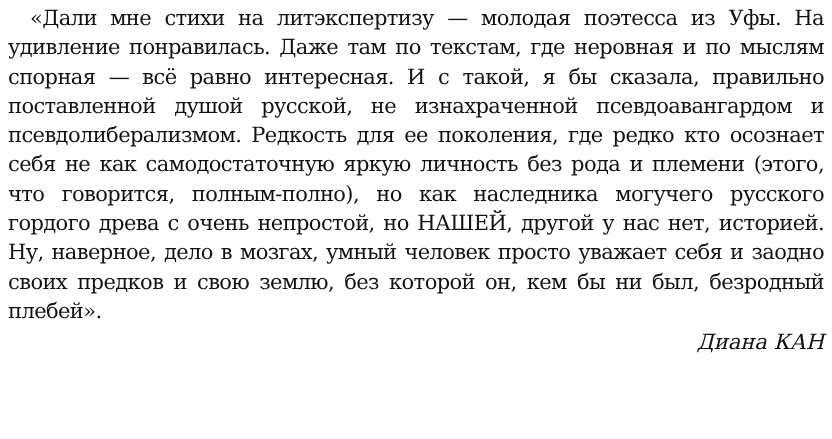«Дали мне стихи на литэкспертизу — молодая поэтесса из Уфы. На удивление понравилась. Даже там по текстам, где неровная и по мыслям спорная — всё равно интересная. И с такой, я бы сказала, правильно поставленной душой русской, не изнахраченной псевдоавангардом и псевдолиберализмом. Редкость для ее поколения, где редко кто осознает себя не как самодостаточную яркую личность без рода и племени (этого, что говорится, полным-полно), но как наследника могучего русского гордого древа с очень непростой, но НАШЕЙ, другой у нас нет, историей. Ну, наверное, дело в мозгах, умный человек просто уважает себя и заодно своих предков и свою землю, без которой он, кем бы ни был, безродный плебей».
Диана КАН